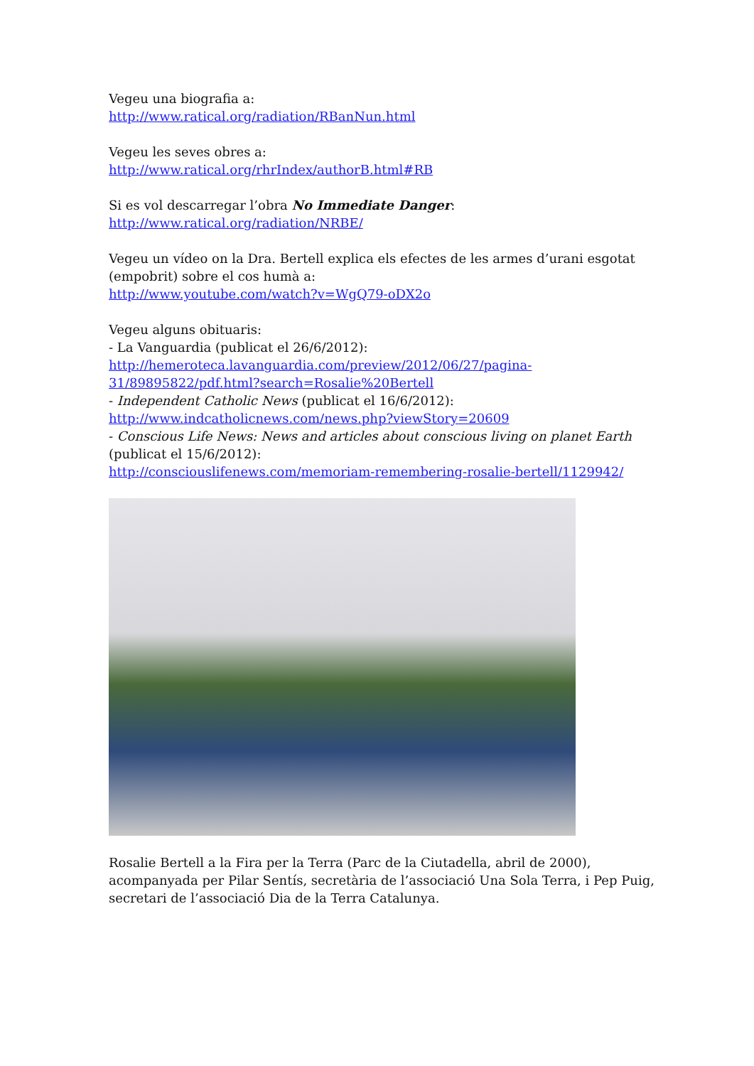Vegeu una biografia a:
http://www.ratical.org/radiation/RBanNun.html
Vegeu les seves obres a:
http://www.ratical.org/rhrIndex/authorB.html#RB
Si es vol descarregar l’obra No Immediate Danger:
http://www.ratical.org/radiation/NRBE/
Vegeu un vídeo on la Dra. Bertell explica els efectes de les armes d’urani esgotat (empobrit) sobre el cos humà a:
http://www.youtube.com/watch?v=WgQ79-oDX2o
Vegeu alguns obituaris:
- La Vanguardia (publicat el 26/6/2012):
http://hemeroteca.lavanguardia.com/preview/2012/06/27/pagina-31/89895822/pdf.html?search=Rosalie%20Bertell
- Independent Catholic News (publicat el 16/6/2012):
http://www.indcatholicnews.com/news.php?viewStory=20609
- Conscious Life News: News and articles about conscious living on planet Earth (publicat el 15/6/2012):
http://consciouslifenews.com/memoriam-remembering-rosalie-bertell/1129942/
Rosalie Bertell a la Fira per la Terra (Parc de la Ciutadella, abril de 2000), acompanyada per Pilar Sentís, secretària de l’associació Una Sola Terra, i Pep Puig, secretari de l’associació Dia de la Terra Catalunya.